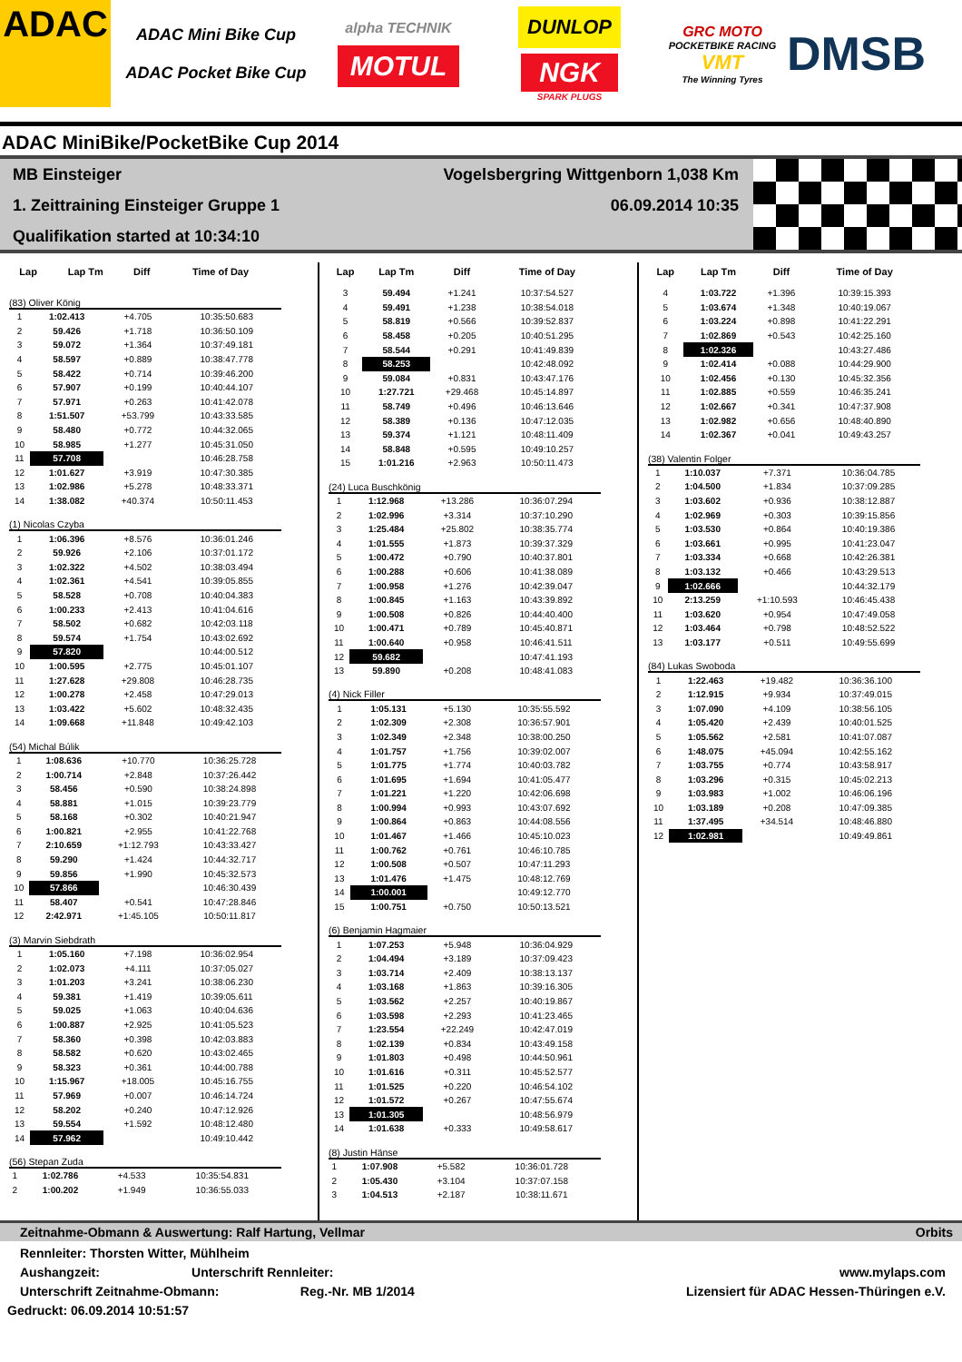ADAC
ADAC Mini Bike Cup
ADAC Pocket Bike Cup
alpha TECHNIK
MOTUL
DUNLOP
NGK
SPARK PLUGS
GRC MOTO
POCKETBIKE RACING
VMT
The Winning Tyres
DMSB
ADAC MiniBike/PocketBike Cup 2014
MB Einsteiger Vogelsbergring Wittgenborn 1,038 Km
1. Zeittraining Einsteiger Gruppe 1 06.09.2014 10:35
Qualifikation started at 10:34:10
| Lap | Lap Tm | Diff | Time of Day |
| --- | --- | --- | --- |
(83) Oliver König
| 1 | 1:02.413 | +4.705 | 10:35:50.683 |
| 2 | 59.426 | +1.718 | 10:36:50.109 |
| 3 | 59.072 | +1.364 | 10:37:49.181 |
| 4 | 58.597 | +0.889 | 10:38:47.778 |
| 5 | 58.422 | +0.714 | 10:39:46.200 |
| 6 | 57.907 | +0.199 | 10:40:44.107 |
| 7 | 57.971 | +0.263 | 10:41:42.078 |
| 8 | 1:51.507 | +53.799 | 10:43:33.585 |
| 9 | 58.480 | +0.772 | 10:44:32.065 |
| 10 | 58.985 | +1.277 | 10:45:31.050 |
| 11 | 57.708 | | 10:46:28.758 |
| 12 | 1:01.627 | +3.919 | 10:47:30.385 |
| 13 | 1:02.986 | +5.278 | 10:48:33.371 |
| 14 | 1:38.082 | +40.374 | 10:50:11.453 |
(1) Nicolas Czyba
| 1 | 1:06.396 | +8.576 | 10:36:01.246 |
| 2 | 59.926 | +2.106 | 10:37:01.172 |
| 3 | 1:02.322 | +4.502 | 10:38:03.494 |
| 4 | 1:02.361 | +4.541 | 10:39:05.855 |
| 5 | 58.528 | +0.708 | 10:40:04.383 |
| 6 | 1:00.233 | +2.413 | 10:41:04.616 |
| 7 | 58.502 | +0.682 | 10:42:03.118 |
| 8 | 59.574 | +1.754 | 10:43:02.692 |
| 9 | 57.820 | | 10:44:00.512 |
| 10 | 1:00.595 | +2.775 | 10:45:01.107 |
| 11 | 1:27.628 | +29.808 | 10:46:28.735 |
| 12 | 1:00.278 | +2.458 | 10:47:29.013 |
| 13 | 1:03.422 | +5.602 | 10:48:32.435 |
| 14 | 1:09.668 | +11.848 | 10:49:42.103 |
(54) Michal Búlik
| 1 | 1:08.636 | +10.770 | 10:36:25.728 |
| 2 | 1:00.714 | +2.848 | 10:37:26.442 |
| 3 | 58.456 | +0.590 | 10:38:24.898 |
| 4 | 58.881 | +1.015 | 10:39:23.779 |
| 5 | 58.168 | +0.302 | 10:40:21.947 |
| 6 | 1:00.821 | +2.955 | 10:41:22.768 |
| 7 | 2:10.659 | +1:12.793 | 10:43:33.427 |
| 8 | 59.290 | +1.424 | 10:44:32.717 |
| 9 | 59.856 | +1.990 | 10:45:32.573 |
| 10 | 57.866 | | 10:46:30.439 |
| 11 | 58.407 | +0.541 | 10:47:28.846 |
| 12 | 2:42.971 | +1:45.105 | 10:50:11.817 |
(3) Marvin Siebdrath
| 1 | 1:05.160 | +7.198 | 10:36:02.954 |
| 2 | 1:02.073 | +4.111 | 10:37:05.027 |
| 3 | 1:01.203 | +3.241 | 10:38:06.230 |
| 4 | 59.381 | +1.419 | 10:39:05.611 |
| 5 | 59.025 | +1.063 | 10:40:04.636 |
| 6 | 1:00.887 | +2.925 | 10:41:05.523 |
| 7 | 58.360 | +0.398 | 10:42:03.883 |
| 8 | 58.582 | +0.620 | 10:43:02.465 |
| 9 | 58.323 | +0.361 | 10:44:00.788 |
| 10 | 1:15.967 | +18.005 | 10:45:16.755 |
| 11 | 57.969 | +0.007 | 10:46:14.724 |
| 12 | 58.202 | +0.240 | 10:47:12.926 |
| 13 | 59.554 | +1.592 | 10:48:12.480 |
| 14 | 57.962 | | 10:49:10.442 |
(56) Stepan Zuda
| 1 | 1:02.786 | +4.533 | 10:35:54.831 |
| 2 | 1:00.202 | +1.949 | 10:36:55.033 |
| Lap | Lap Tm | Diff | Time of Day |
| --- | --- | --- | --- |
| 3 | 59.494 | +1.241 | 10:37:54.527 |
| 4 | 59.491 | +1.238 | 10:38:54.018 |
| 5 | 58.819 | +0.566 | 10:39:52.837 |
| 6 | 58.458 | +0.205 | 10:40:51.295 |
| 7 | 58.544 | +0.291 | 10:41:49.839 |
| 8 | 58.253 | | 10:42:48.092 |
| 9 | 59.084 | +0.831 | 10:43:47.176 |
| 10 | 1:27.721 | +29.468 | 10:45:14.897 |
| 11 | 58.749 | +0.496 | 10:46:13.646 |
| 12 | 58.389 | +0.136 | 10:47:12.035 |
| 13 | 59.374 | +1.121 | 10:48:11.409 |
| 14 | 58.848 | +0.595 | 10:49:10.257 |
| 15 | 1:01.216 | +2.963 | 10:50:11.473 |
(24) Luca Buschkönig
| 1 | 1:12.968 | +13.286 | 10:36:07.294 |
| 2 | 1:02.996 | +3.314 | 10:37:10.290 |
| 3 | 1:25.484 | +25.802 | 10:38:35.774 |
| 4 | 1:01.555 | +1.873 | 10:39:37.329 |
| 5 | 1:00.472 | +0.790 | 10:40:37.801 |
| 6 | 1:00.288 | +0.606 | 10:41:38.089 |
| 7 | 1:00.958 | +1.276 | 10:42:39.047 |
| 8 | 1:00.845 | +1.163 | 10:43:39.892 |
| 9 | 1:00.508 | +0.826 | 10:44:40.400 |
| 10 | 1:00.471 | +0.789 | 10:45:40.871 |
| 11 | 1:00.640 | +0.958 | 10:46:41.511 |
| 12 | 59.682 | | 10:47:41.193 |
| 13 | 59.890 | +0.208 | 10:48:41.083 |
(4) Nick Filler
| 1 | 1:05.131 | +5.130 | 10:35:55.592 |
| 2 | 1:02.309 | +2.308 | 10:36:57.901 |
| 3 | 1:02.349 | +2.348 | 10:38:00.250 |
| 4 | 1:01.757 | +1.756 | 10:39:02.007 |
| 5 | 1:01.775 | +1.774 | 10:40:03.782 |
| 6 | 1:01.695 | +1.694 | 10:41:05.477 |
| 7 | 1:01.221 | +1.220 | 10:42:06.698 |
| 8 | 1:00.994 | +0.993 | 10:43:07.692 |
| 9 | 1:00.864 | +0.863 | 10:44:08.556 |
| 10 | 1:01.467 | +1.466 | 10:45:10.023 |
| 11 | 1:00.762 | +0.761 | 10:46:10.785 |
| 12 | 1:00.508 | +0.507 | 10:47:11.293 |
| 13 | 1:01.476 | +1.475 | 10:48:12.769 |
| 14 | 1:00.001 | | 10:49:12.770 |
| 15 | 1:00.751 | +0.750 | 10:50:13.521 |
(6) Benjamin Hagmaier
| 1 | 1:07.253 | +5.948 | 10:36:04.929 |
| 2 | 1:04.494 | +3.189 | 10:37:09.423 |
| 3 | 1:03.714 | +2.409 | 10:38:13.137 |
| 4 | 1:03.168 | +1.863 | 10:39:16.305 |
| 5 | 1:03.562 | +2.257 | 10:40:19.867 |
| 6 | 1:03.598 | +2.293 | 10:41:23.465 |
| 7 | 1:23.554 | +22.249 | 10:42:47.019 |
| 8 | 1:02.139 | +0.834 | 10:43:49.158 |
| 9 | 1:01.803 | +0.498 | 10:44:50.961 |
| 10 | 1:01.616 | +0.311 | 10:45:52.577 |
| 11 | 1:01.525 | +0.220 | 10:46:54.102 |
| 12 | 1:01.572 | +0.267 | 10:47:55.674 |
| 13 | 1:01.305 | | 10:48:56.979 |
| 14 | 1:01.638 | +0.333 | 10:49:58.617 |
(8) Justin Hänse
| 1 | 1:07.908 | +5.582 | 10:36:01.728 |
| 2 | 1:05.430 | +3.104 | 10:37:07.158 |
| 3 | 1:04.513 | +2.187 | 10:38:11.671 |
| Lap | Lap Tm | Diff | Time of Day |
| --- | --- | --- | --- |
| 4 | 1:03.722 | +1.396 | 10:39:15.393 |
| 5 | 1:03.674 | +1.348 | 10:40:19.067 |
| 6 | 1:03.224 | +0.898 | 10:41:22.291 |
| 7 | 1:02.869 | +0.543 | 10:42:25.160 |
| 8 | 1:02.326 | | 10:43:27.486 |
| 9 | 1:02.414 | +0.088 | 10:44:29.900 |
| 10 | 1:02.456 | +0.130 | 10:45:32.356 |
| 11 | 1:02.885 | +0.559 | 10:46:35.241 |
| 12 | 1:02.667 | +0.341 | 10:47:37.908 |
| 13 | 1:02.982 | +0.656 | 10:48:40.890 |
| 14 | 1:02.367 | +0.041 | 10:49:43.257 |
(38) Valentin Folger
| 1 | 1:10.037 | +7.371 | 10:36:04.785 |
| 2 | 1:04.500 | +1.834 | 10:37:09.285 |
| 3 | 1:03.602 | +0.936 | 10:38:12.887 |
| 4 | 1:02.969 | +0.303 | 10:39:15.856 |
| 5 | 1:03.530 | +0.864 | 10:40:19.386 |
| 6 | 1:03.661 | +0.995 | 10:41:23.047 |
| 7 | 1:03.334 | +0.668 | 10:42:26.381 |
| 8 | 1:03.132 | +0.466 | 10:43:29.513 |
| 9 | 1:02.666 | | 10:44:32.179 |
| 10 | 2:13.259 | +1:10.593 | 10:46:45.438 |
| 11 | 1:03.620 | +0.954 | 10:47:49.058 |
| 12 | 1:03.464 | +0.798 | 10:48:52.522 |
| 13 | 1:03.177 | +0.511 | 10:49:55.699 |
(84) Lukas Swoboda
| 1 | 1:22.463 | +19.482 | 10:36:36.100 |
| 2 | 1:12.915 | +9.934 | 10:37:49.015 |
| 3 | 1:07.090 | +4.109 | 10:38:56.105 |
| 4 | 1:05.420 | +2.439 | 10:40:01.525 |
| 5 | 1:05.562 | +2.581 | 10:41:07.087 |
| 6 | 1:48.075 | +45.094 | 10:42:55.162 |
| 7 | 1:03.755 | +0.774 | 10:43:58.917 |
| 8 | 1:03.296 | +0.315 | 10:45:02.213 |
| 9 | 1:03.983 | +1.002 | 10:46:06.196 |
| 10 | 1:03.189 | +0.208 | 10:47:09.385 |
| 11 | 1:37.495 | +34.514 | 10:48:46.880 |
| 12 | 1:02.981 | | 10:49:49.861 |
Zeitnahme-Obmann & Auswertung: Ralf Hartung, Vellmar Orbits
Rennleiter: Thorsten Witter, Mühlheim
Aushangzeit: Unterschrift Rennleiter: www.mylaps.com
Unterschrift Zeitnahme-Obmann: Reg.-Nr. MB 1/2014 Lizensiert für ADAC Hessen-Thüringen e.V.
Gedruckt: 06.09.2014 10:51:57